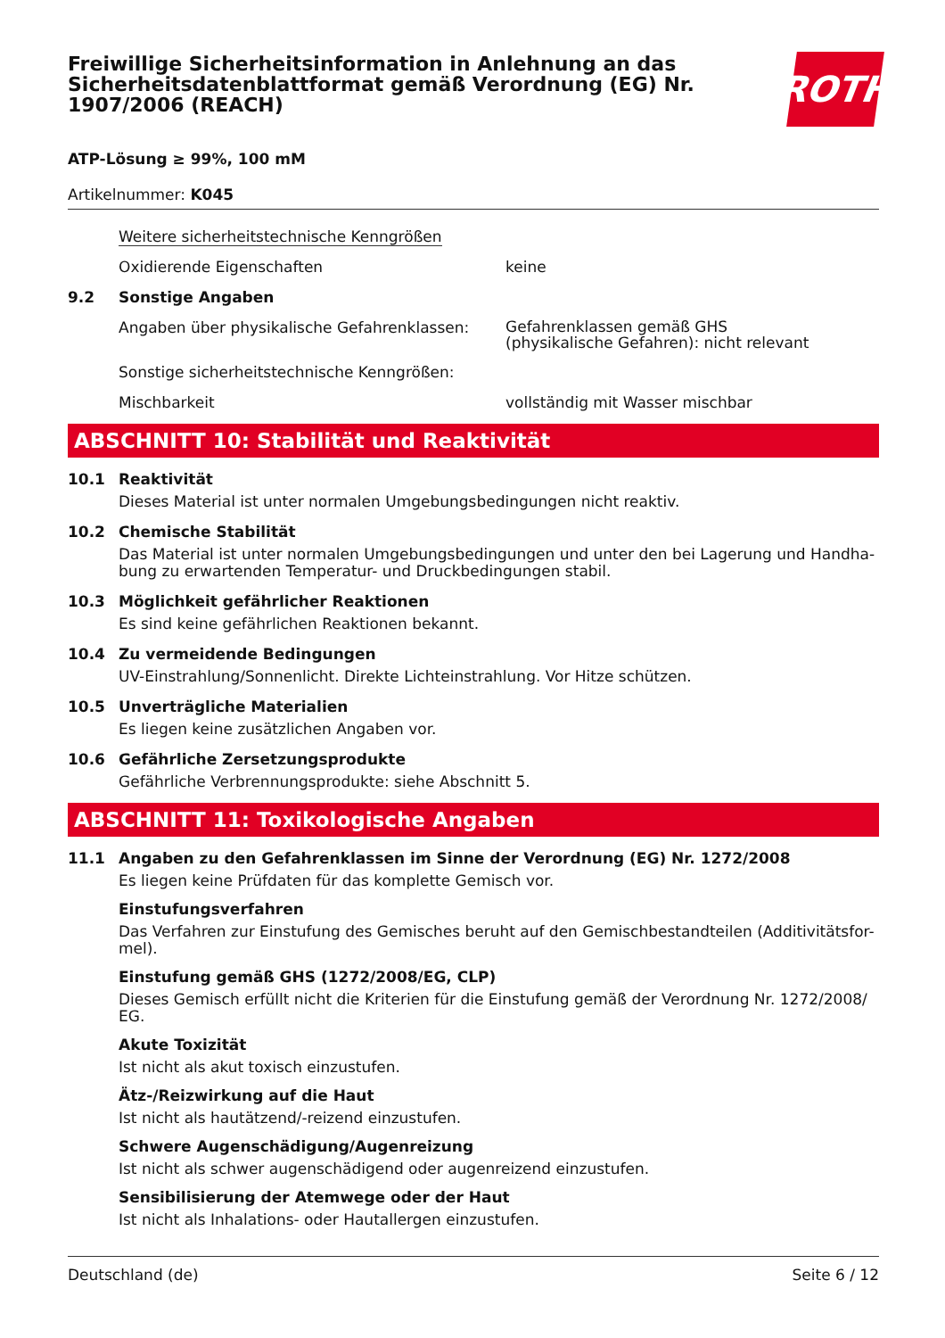Freiwillige Sicherheitsinformation in Anlehnung an das Sicherheitsdatenblattformat gemäß Verordnung (EG) Nr. 1907/2006 (REACH)
ROTH
ATP-Lösung ≥ 99%, 100 mM
Artikelnummer: K045
Weitere sicherheitstechnische Kenngrößen
Oxidierende Eigenschaften keine
9.2 Sonstige Angaben
Angaben über physikalische Gefahrenklassen:
Gefahrenklassen gemäß GHS
(physikalische Gefahren): nicht relevant
Sonstige sicherheitstechnische Kenngrößen:
Mischbarkeit vollständig mit Wasser mischbar
ABSCHNITT 10: Stabilität und Reaktivität
10.1 Reaktivität
Dieses Material ist unter normalen Umgebungsbedingungen nicht reaktiv.
10.2 Chemische Stabilität
Das Material ist unter normalen Umgebungsbedingungen und unter den bei Lagerung und Handha-bung zu erwartenden Temperatur- und Druckbedingungen stabil.
10.3 Möglichkeit gefährlicher Reaktionen
Es sind keine gefährlichen Reaktionen bekannt.
10.4 Zu vermeidende Bedingungen
UV-Einstrahlung/Sonnenlicht. Direkte Lichteinstrahlung. Vor Hitze schützen.
10.5 Unverträgliche Materialien
Es liegen keine zusätzlichen Angaben vor.
10.6 Gefährliche Zersetzungsprodukte
Gefährliche Verbrennungsprodukte: siehe Abschnitt 5.
ABSCHNITT 11: Toxikologische Angaben
11.1 Angaben zu den Gefahrenklassen im Sinne der Verordnung (EG) Nr. 1272/2008
Es liegen keine Prüfdaten für das komplette Gemisch vor.
Einstufungsverfahren
Das Verfahren zur Einstufung des Gemisches beruht auf den Gemischbestandteilen (Additivitätsfor-mel).
Einstufung gemäß GHS (1272/2008/EG, CLP)
Dieses Gemisch erfüllt nicht die Kriterien für die Einstufung gemäß der Verordnung Nr. 1272/2008/ EG.
Akute Toxizität
Ist nicht als akut toxisch einzustufen.
Ätz-/Reizwirkung auf die Haut
Ist nicht als hautätzend/-reizend einzustufen.
Schwere Augenschädigung/Augenreizung
Ist nicht als schwer augenschädigend oder augenreizend einzustufen.
Sensibilisierung der Atemwege oder der Haut
Ist nicht als Inhalations- oder Hautallergen einzustufen.
Deutschland (de) Seite 6 / 12